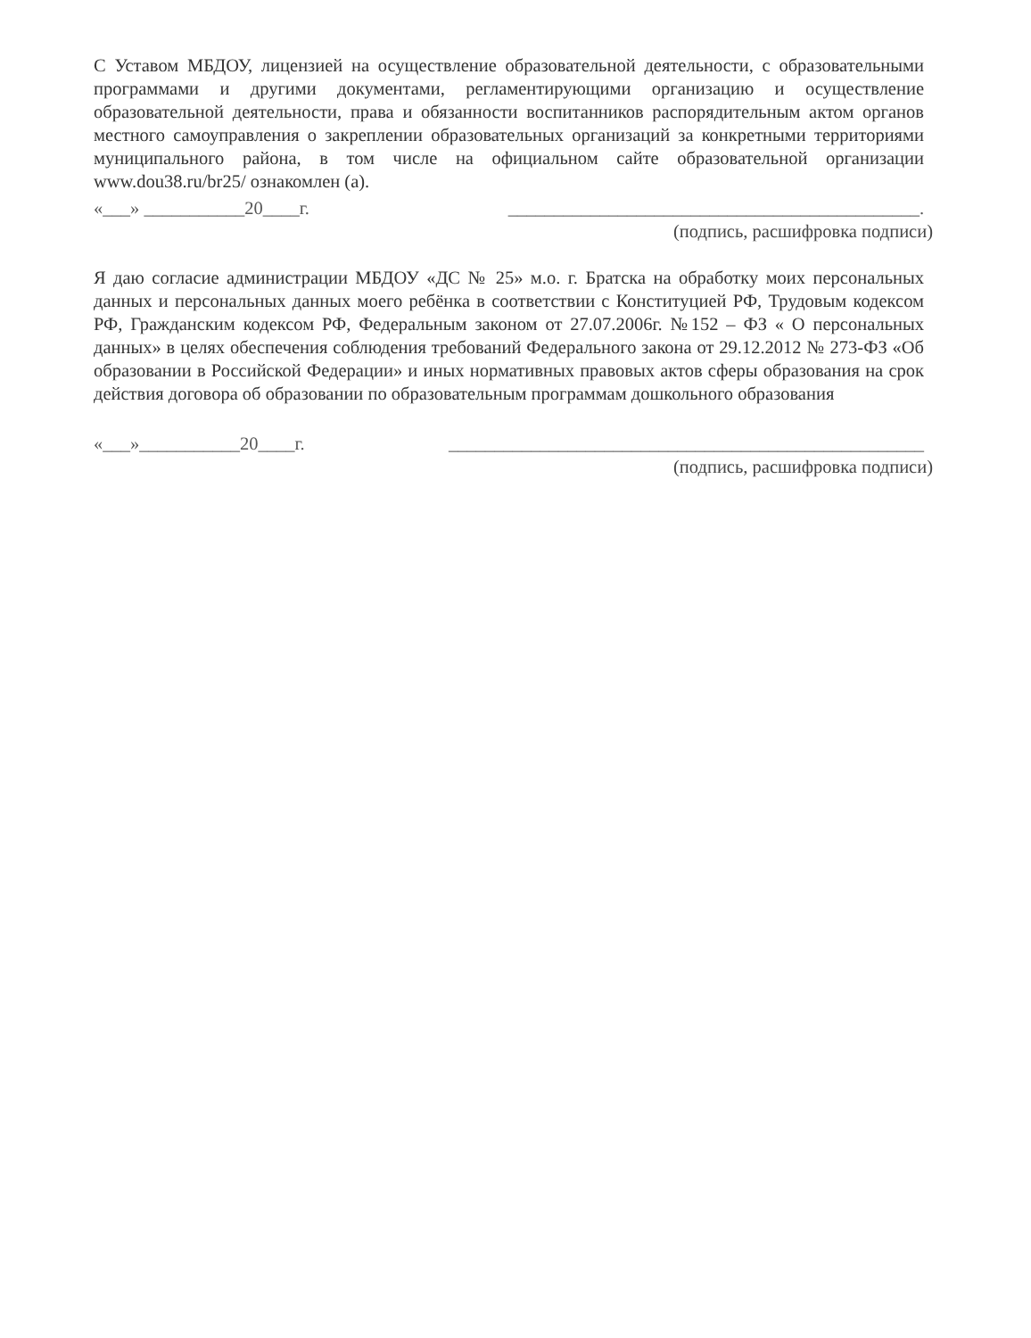С Уставом МБДОУ, лицензией на осуществление образовательной деятельности, с образовательными программами и другими документами, регламентирующими организацию и осуществление образовательной деятельности, права и обязанности воспитанников распорядительным актом органов местного самоуправления о закреплении образовательных организаций за конкретными территориями муниципального района, в том числе на официальном сайте образовательной организации www.dou38.ru/br25/ ознакомлен (а).
«___» ___________20____г. _____________________________________________.
(подпись, расшифровка подписи)
Я даю согласие администрации МБДОУ «ДС № 25» м.о. г. Братска на обработку моих персональных данных и персональных данных моего ребёнка в соответствии с Конституцией РФ, Трудовым кодексом РФ, Гражданским кодексом РФ, Федеральным законом от 27.07.2006г. №152 – ФЗ « О персональных данных» в целях обеспечения соблюдения требований Федерального закона от 29.12.2012 № 273-ФЗ «Об образовании в Российской Федерации» и иных нормативных правовых актов сферы образования на срок действия договора об образовании по образовательным программам дошкольного образования
«___»___________20____г. ____________________________________________________
(подпись, расшифровка подписи)